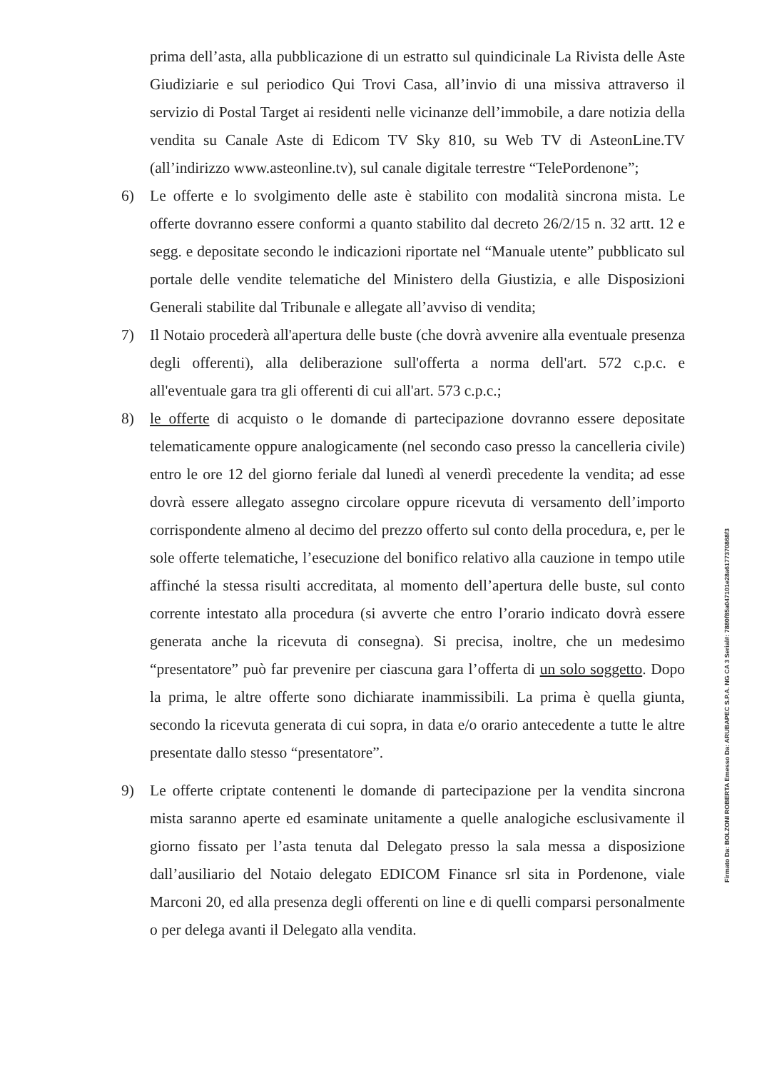prima dell’asta, alla pubblicazione di un estratto sul quindicinale La Rivista delle Aste Giudiziarie e sul periodico Qui Trovi Casa, all’invio di una missiva attraverso il servizio di Postal Target ai residenti nelle vicinanze dell’immobile, a dare notizia della vendita su Canale Aste di Edicom TV Sky 810, su Web TV di AsteonLine.TV (all’indirizzo www.asteonline.tv), sul canale digitale terrestre “TelePordenone”;
6) Le offerte e lo svolgimento delle aste è stabilito con modalità sincrona mista. Le offerte dovranno essere conformi a quanto stabilito dal decreto 26/2/15 n. 32 artt. 12 e segg. e depositate secondo le indicazioni riportate nel “Manuale utente” pubblicato sul portale delle vendite telematiche del Ministero della Giustizia, e alle Disposizioni Generali stabilite dal Tribunale e allegate all’avviso di vendita;
7) Il Notaio procederà all'apertura delle buste (che dovrà avvenire alla eventuale presenza degli offerenti), alla deliberazione sull'offerta a norma dell'art. 572 c.p.c. e all'eventuale gara tra gli offerenti di cui all'art. 573 c.p.c.;
8) le offerte di acquisto o le domande di partecipazione dovranno essere depositate telematicamente oppure analogicamente (nel secondo caso presso la cancelleria civile) entro le ore 12 del giorno feriale dal lunedì al venerdì precedente la vendita; ad esse dovrà essere allegato assegno circolare oppure ricevuta di versamento dell’importo corrispondente almeno al decimo del prezzo offerto sul conto della procedura, e, per le sole offerte telematiche, l’esecuzione del bonifico relativo alla cauzione in tempo utile affinché la stessa risulti accreditata, al momento dell’apertura delle buste, sul conto corrente intestato alla procedura (si avverte che entro l’orario indicato dovrà essere generata anche la ricevuta di consegna). Si precisa, inoltre, che un medesimo “presentatore” può far prevenire per ciascuna gara l’offerta di un solo soggetto. Dopo la prima, le altre offerte sono dichiarate inammissibili. La prima è quella giunta, secondo la ricevuta generata di cui sopra, in data e/o orario antecedente a tutte le altre presentate dallo stesso “presentatore”.
9) Le offerte criptate contenenti le domande di partecipazione per la vendita sincrona mista saranno aperte ed esaminate unitamente a quelle analogiche esclusivamente il giorno fissato per l’asta tenuta dal Delegato presso la sala messa a disposizione dall’ausiliario del Notaio delegato EDICOM Finance srl sita in Pordenone, viale Marconi 20, ed alla presenza degli offerenti on line e di quelli comparsi personalmente o per delega avanti il Delegato alla vendita.
Firmato Da: BOLZONI ROBERTA Emesso Da: ARUBAPEC S.P.A. NG CA 3 Serial#: 7880f85a047101e28a6177370868f3